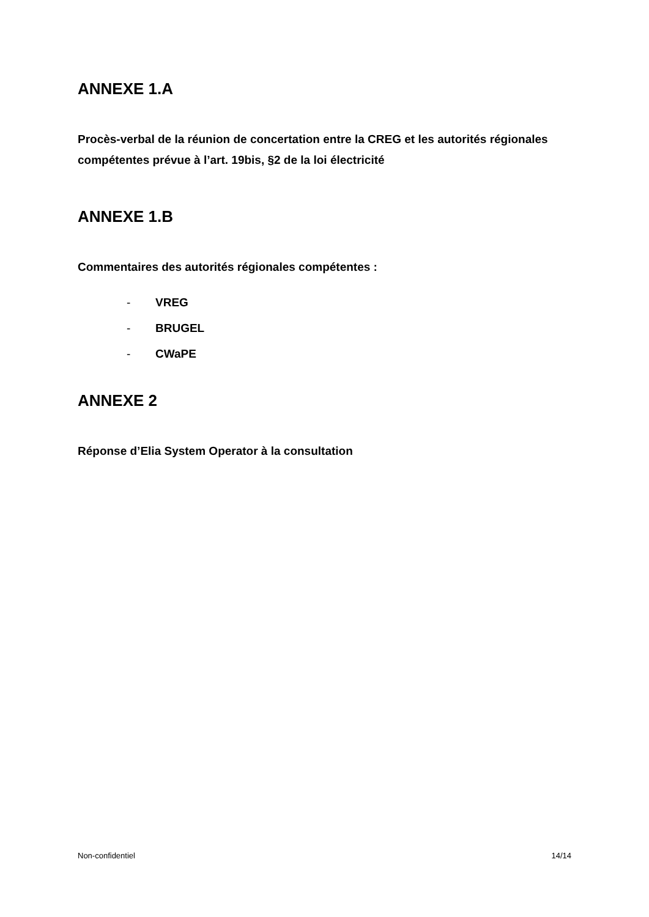ANNEXE 1.A
Procès-verbal de la réunion de concertation entre la CREG et les autorités régionales compétentes prévue à l’art. 19bis, §2 de la loi électricité
ANNEXE 1.B
Commentaires des autorités régionales compétentes :
- VREG
- BRUGEL
- CWaPE
ANNEXE 2
Réponse d’Elia System Operator à la consultation
Non-confidentiel 14/14